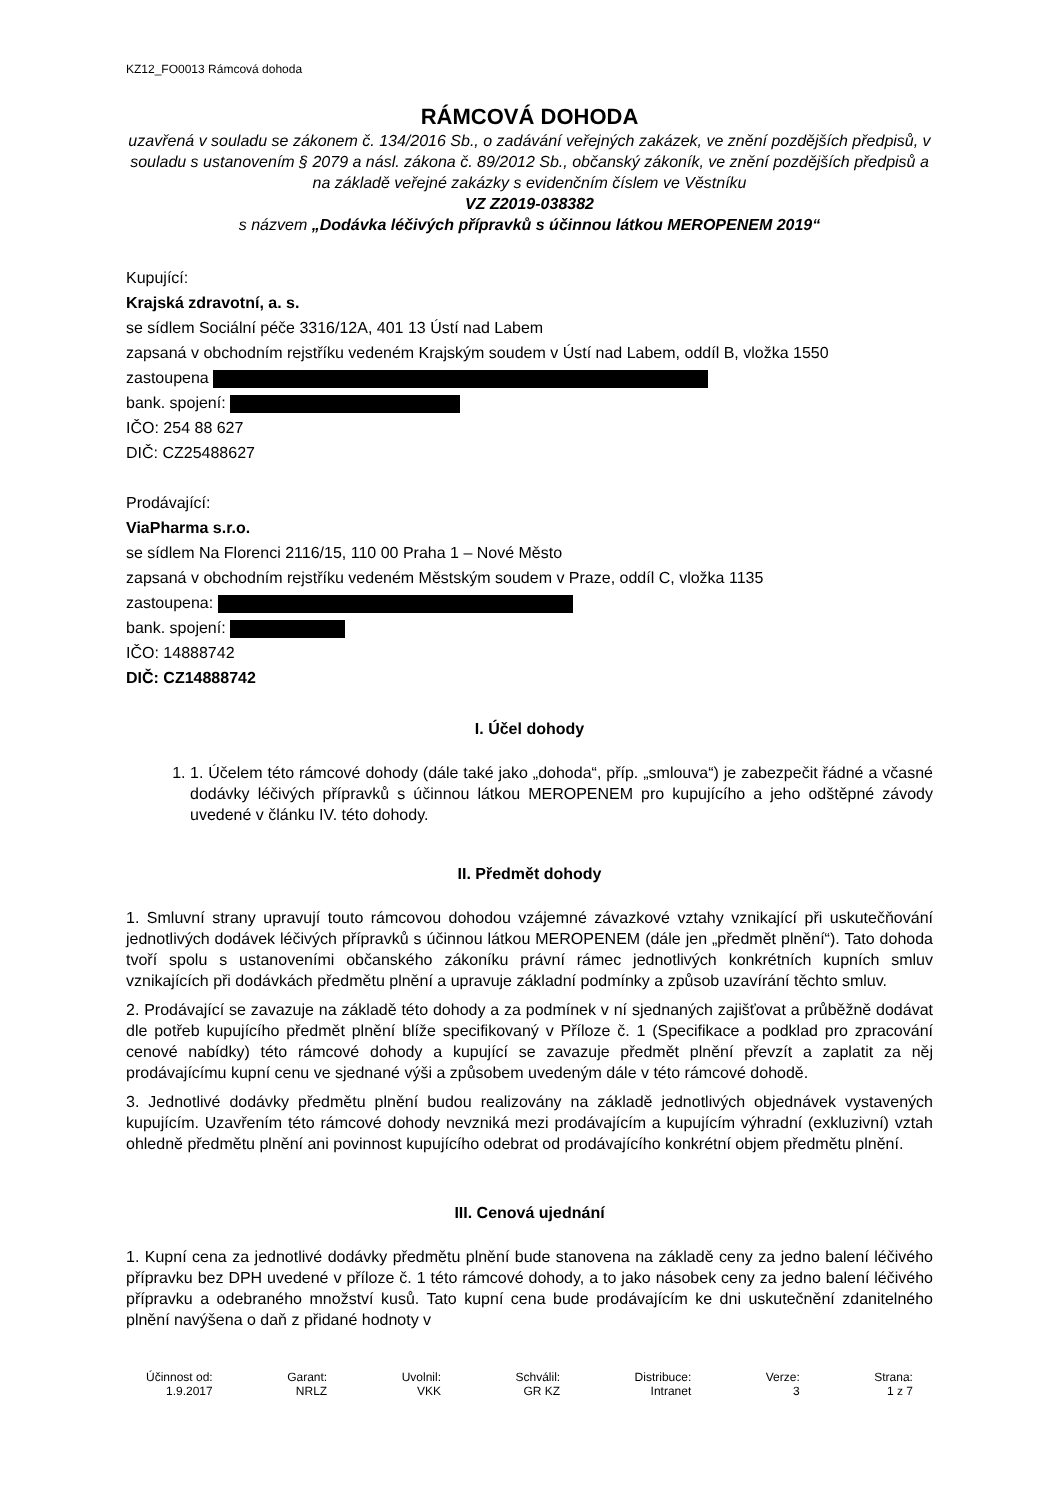KZ12_FO0013 Rámcová dohoda
RÁMCOVÁ DOHODA
uzavřená v souladu se zákonem č. 134/2016 Sb., o zadávání veřejných zakázek, ve znění pozdějších předpisů, v souladu s ustanovením § 2079 a násl. zákona č. 89/2012 Sb., občanský zákoník, ve znění pozdějších předpisů a na základě veřejné zakázky s evidenčním číslem ve Věstníku
VZ Z2019-038382
s názvem „Dodávka léčivých přípravků s účinnou látkou MEROPENEM 2019“
Kupující:
Krajská zdravotní, a. s.
se sídlem Sociální péče 3316/12A, 401 13 Ústí nad Labem
zapsaná v obchodním rejstříku vedeném Krajským soudem v Ústí nad Labem, oddíl B, vložka 1550
zastoupena
bank. spojení:
IČO: 254 88 627
DIČ: CZ25488627
Prodávající:
ViaPharma s.r.o.
se sídlem Na Florenci 2116/15, 110 00 Praha 1 – Nové Město
zapsaná v obchodním rejstříku vedeném Městským soudem v Praze, oddíl C, vložka 1135
zastoupena:
bank. spojení:
IČO: 14888742
DIČ: CZ14888742
I. Účel dohody
1. 1. Účelem této rámcové dohody (dále také jako „dohoda“, příp. „smlouva“) je zabezpečit řádné a včasné dodávky léčivých přípravků s účinnou látkou MEROPENEM pro kupujícího a jeho odštěpné závody uvedené v článku IV. této dohody.
II. Předmět dohody
1. Smluvní strany upravují touto rámcovou dohodou vzájemné závazkové vztahy vznikající při uskutečňování jednotlivých dodávek léčivých přípravků s účinnou látkou MEROPENEM (dále jen „předmět plnění“). Tato dohoda tvoří spolu s ustanoveními občanského zákoníku právní rámec jednotlivých konkrétních kupních smluv vznikajících při dodávkách předmětu plnění a upravuje základní podmínky a způsob uzavírání těchto smluv.
2. Prodávající se zavazuje na základě této dohody a za podmínek v ní sjednaných zajišťovat a průběžně dodávat dle potřeb kupujícího předmět plnění blíže specifikovaný v Příloze č. 1 (Specifikace a podklad pro zpracování cenové nabídky) této rámcové dohody a kupující se zavazuje předmět plnění převzít a zaplatit za něj prodávajícímu kupní cenu ve sjednané výši a způsobem uvedeným dále v této rámcové dohodě.
3. Jednotlivé dodávky předmětu plnění budou realizovány na základě jednotlivých objednávek vystavených kupujícím. Uzavřením této rámcové dohody nevzniká mezi prodávajícím a kupujícím výhradní (exkluzivní) vztah ohledně předmětu plnění ani povinnost kupujícího odebrat od prodávajícího konkrétní objem předmětu plnění.
III. Cenová ujednání
1. Kupní cena za jednotlivé dodávky předmětu plnění bude stanovena na základě ceny za jedno balení léčivého přípravku bez DPH uvedené v příloze č. 1 této rámcové dohody, a to jako násobek ceny za jedno balení léčivého přípravku a odebraného množství kusů. Tato kupní cena bude prodávajícím ke dni uskutečnění zdanitelného plnění navýšena o daň z přidané hodnoty v
Účinnost od:
1.9.2017
Garant:
NRLZ
Uvolnil:
VKK
Schválil:
GR KZ
Distribuce:
Intranet
Verze:
3
Strana:
1 z 7